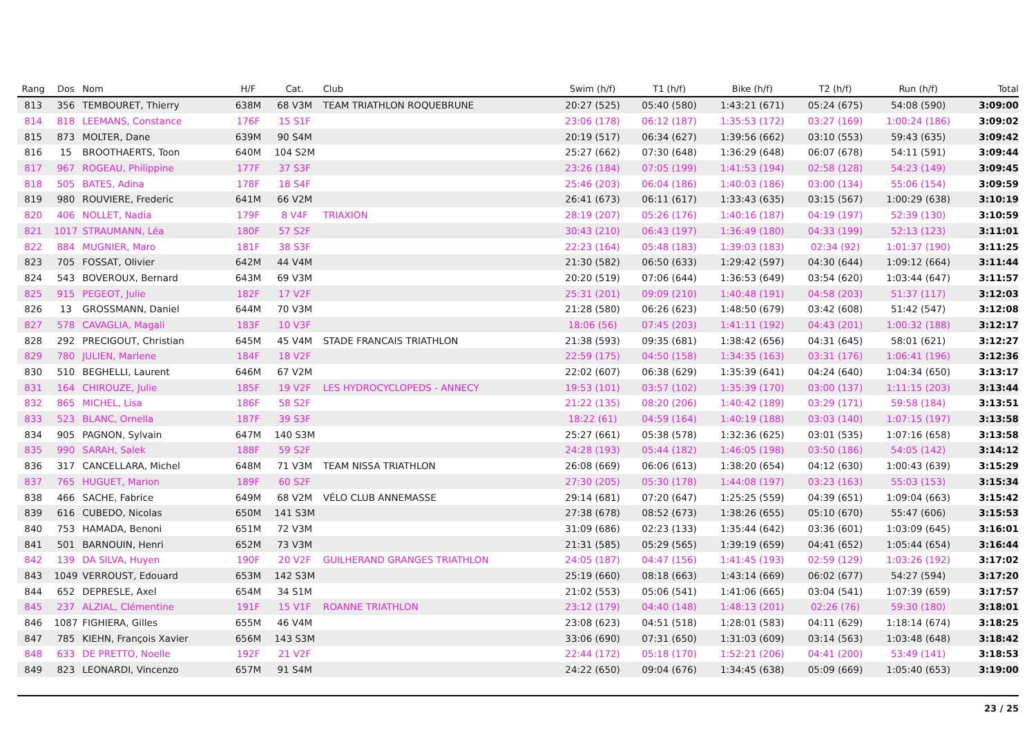| Rang | Dos | Nom | H/F | Cat. | Club | Swim (h/f) | T1 (h/f) | Bike (h/f) | T2 (h/f) | Run (h/f) | Total |
| --- | --- | --- | --- | --- | --- | --- | --- | --- | --- | --- | --- |
| 813 | 356 | TEMBOURET, Thierry | 638M | 68 V3M | TEAM TRIATHLON ROQUEBRUNE | 20:27 (525) | 05:40 (580) | 1:43:21 (671) | 05:24 (675) | 54:08 (590) | 3:09:00 |
| 814 | 818 | LEEMANS, Constance | 176F | 15 S1F | | 23:06 (178) | 06:12 (187) | 1:35:53 (172) | 03:27 (169) | 1:00:24 (186) | 3:09:02 |
| 815 | 873 | MOLTER, Dane | 639M | 90 S4M | | 20:19 (517) | 06:34 (627) | 1:39:56 (662) | 03:10 (553) | 59:43 (635) | 3:09:42 |
| 816 | 15 | BROOTHAERTS, Toon | 640M | 104 S2M | | 25:27 (662) | 07:30 (648) | 1:36:29 (648) | 06:07 (678) | 54:11 (591) | 3:09:44 |
| 817 | 967 | ROGEAU, Philippine | 177F | 37 S3F | | 23:26 (184) | 07:05 (199) | 1:41:53 (194) | 02:58 (128) | 54:23 (149) | 3:09:45 |
| 818 | 505 | BATES, Adina | 178F | 18 S4F | | 25:46 (203) | 06:04 (186) | 1:40:03 (186) | 03:00 (134) | 55:06 (154) | 3:09:59 |
| 819 | 980 | ROUVIERE, Frederic | 641M | 66 V2M | | 26:41 (673) | 06:11 (617) | 1:33:43 (635) | 03:15 (567) | 1:00:29 (638) | 3:10:19 |
| 820 | 406 | NOLLET, Nadia | 179F | 8 V4F | TRIAXION | 28:19 (207) | 05:26 (176) | 1:40:16 (187) | 04:19 (197) | 52:39 (130) | 3:10:59 |
| 821 | 1017 | STRAUMANN, Léa | 180F | 57 S2F | | 30:43 (210) | 06:43 (197) | 1:36:49 (180) | 04:33 (199) | 52:13 (123) | 3:11:01 |
| 822 | 884 | MUGNIER, Maro | 181F | 38 S3F | | 22:23 (164) | 05:48 (183) | 1:39:03 (183) | 02:34 (92) | 1:01:37 (190) | 3:11:25 |
| 823 | 705 | FOSSAT, Olivier | 642M | 44 V4M | | 21:30 (582) | 06:50 (633) | 1:29:42 (597) | 04:30 (644) | 1:09:12 (664) | 3:11:44 |
| 824 | 543 | BOVEROUX, Bernard | 643M | 69 V3M | | 20:20 (519) | 07:06 (644) | 1:36:53 (649) | 03:54 (620) | 1:03:44 (647) | 3:11:57 |
| 825 | 915 | PEGEOT, Julie | 182F | 17 V2F | | 25:31 (201) | 09:09 (210) | 1:40:48 (191) | 04:58 (203) | 51:37 (117) | 3:12:03 |
| 826 | 13 | GROSSMANN, Daniel | 644M | 70 V3M | | 21:28 (580) | 06:26 (623) | 1:48:50 (679) | 03:42 (608) | 51:42 (547) | 3:12:08 |
| 827 | 578 | CAVAGLIA, Magali | 183F | 10 V3F | | 18:06 (56) | 07:45 (203) | 1:41:11 (192) | 04:43 (201) | 1:00:32 (188) | 3:12:17 |
| 828 | 292 | PRECIGOUT, Christian | 645M | 45 V4M | STADE FRANCAIS TRIATHLON | 21:38 (593) | 09:35 (681) | 1:38:42 (656) | 04:31 (645) | 58:01 (621) | 3:12:27 |
| 829 | 780 | JULIEN, Marlene | 184F | 18 V2F | | 22:59 (175) | 04:50 (158) | 1:34:35 (163) | 03:31 (176) | 1:06:41 (196) | 3:12:36 |
| 830 | 510 | BEGHELLI, Laurent | 646M | 67 V2M | | 22:02 (607) | 06:38 (629) | 1:35:39 (641) | 04:24 (640) | 1:04:34 (650) | 3:13:17 |
| 831 | 164 | CHIROUZE, Julie | 185F | 19 V2F | LES HYDROCYCLOPEDS - ANNECY | 19:53 (101) | 03:57 (102) | 1:35:39 (170) | 03:00 (137) | 1:11:15 (203) | 3:13:44 |
| 832 | 865 | MICHEL, Lisa | 186F | 58 S2F | | 21:22 (135) | 08:20 (206) | 1:40:42 (189) | 03:29 (171) | 59:58 (184) | 3:13:51 |
| 833 | 523 | BLANC, Ornella | 187F | 39 S3F | | 18:22 (61) | 04:59 (164) | 1:40:19 (188) | 03:03 (140) | 1:07:15 (197) | 3:13:58 |
| 834 | 905 | PAGNON, Sylvain | 647M | 140 S3M | | 25:27 (661) | 05:38 (578) | 1:32:36 (625) | 03:01 (535) | 1:07:16 (658) | 3:13:58 |
| 835 | 990 | SARAH, Salek | 188F | 59 S2F | | 24:28 (193) | 05:44 (182) | 1:46:05 (198) | 03:50 (186) | 54:05 (142) | 3:14:12 |
| 836 | 317 | CANCELLARA, Michel | 648M | 71 V3M | TEAM NISSA TRIATHLON | 26:08 (669) | 06:06 (613) | 1:38:20 (654) | 04:12 (630) | 1:00:43 (639) | 3:15:29 |
| 837 | 765 | HUGUET, Marion | 189F | 60 S2F | | 27:30 (205) | 05:30 (178) | 1:44:08 (197) | 03:23 (163) | 55:03 (153) | 3:15:34 |
| 838 | 466 | SACHE, Fabrice | 649M | 68 V2M | VÉLO CLUB ANNEMASSE | 29:14 (681) | 07:20 (647) | 1:25:25 (559) | 04:39 (651) | 1:09:04 (663) | 3:15:42 |
| 839 | 616 | CUBEDO, Nicolas | 650M | 141 S3M | | 27:38 (678) | 08:52 (673) | 1:38:26 (655) | 05:10 (670) | 55:47 (606) | 3:15:53 |
| 840 | 753 | HAMADA, Benoni | 651M | 72 V3M | | 31:09 (686) | 02:23 (133) | 1:35:44 (642) | 03:36 (601) | 1:03:09 (645) | 3:16:01 |
| 841 | 501 | BARNOUIN, Henri | 652M | 73 V3M | | 21:31 (585) | 05:29 (565) | 1:39:19 (659) | 04:41 (652) | 1:05:44 (654) | 3:16:44 |
| 842 | 139 | DA SILVA, Huyen | 190F | 20 V2F | GUILHERAND GRANGES TRIATHLON | 24:05 (187) | 04:47 (156) | 1:41:45 (193) | 02:59 (129) | 1:03:26 (192) | 3:17:02 |
| 843 | 1049 | VERROUST, Edouard | 653M | 142 S3M | | 25:19 (660) | 08:18 (663) | 1:43:14 (669) | 06:02 (677) | 54:27 (594) | 3:17:20 |
| 844 | 652 | DEPRESLE, Axel | 654M | 34 S1M | | 21:02 (553) | 05:06 (541) | 1:41:06 (665) | 03:04 (541) | 1:07:39 (659) | 3:17:57 |
| 845 | 237 | ALZIAL, Clémentine | 191F | 15 V1F | ROANNE TRIATHLON | 23:12 (179) | 04:40 (148) | 1:48:13 (201) | 02:26 (76) | 59:30 (180) | 3:18:01 |
| 846 | 1087 | FIGHIERA, Gilles | 655M | 46 V4M | | 23:08 (623) | 04:51 (518) | 1:28:01 (583) | 04:11 (629) | 1:18:14 (674) | 3:18:25 |
| 847 | 785 | KIEHN, François Xavier | 656M | 143 S3M | | 33:06 (690) | 07:31 (650) | 1:31:03 (609) | 03:14 (563) | 1:03:48 (648) | 3:18:42 |
| 848 | 633 | DE PRETTO, Noelle | 192F | 21 V2F | | 22:44 (172) | 05:18 (170) | 1:52:21 (206) | 04:41 (200) | 53:49 (141) | 3:18:53 |
| 849 | 823 | LEONARDI, Vincenzo | 657M | 91 S4M | | 24:22 (650) | 09:04 (676) | 1:34:45 (638) | 05:09 (669) | 1:05:40 (653) | 3:19:00 |
23 / 25